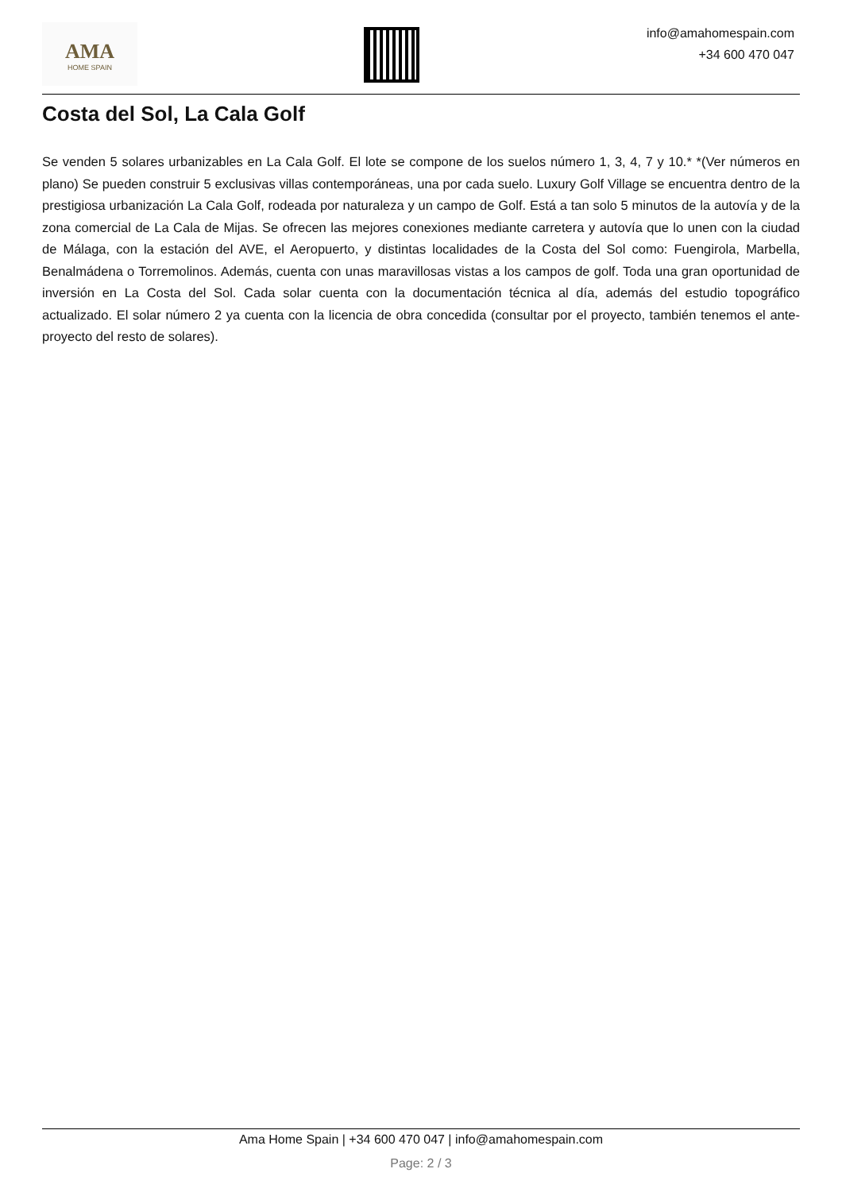AMA
HOME SPAIN
info@amahomespain.com
+34 600 470 047
Costa del Sol, La Cala Golf
Se venden 5 solares urbanizables en La Cala Golf. El lote se compone de los suelos número 1, 3, 4, 7 y 10.* *(Ver números en plano) Se pueden construir 5 exclusivas villas contemporáneas, una por cada suelo. Luxury Golf Village se encuentra dentro de la prestigiosa urbanización La Cala Golf, rodeada por naturaleza y un campo de Golf. Está a tan solo 5 minutos de la autovía y de la zona comercial de La Cala de Mijas. Se ofrecen las mejores conexiones mediante carretera y autovía que lo unen con la ciudad de Málaga, con la estación del AVE, el Aeropuerto, y distintas localidades de la Costa del Sol como: Fuengirola, Marbella, Benalmádena o Torremolinos. Además, cuenta con unas maravillosas vistas a los campos de golf. Toda una gran oportunidad de inversión en La Costa del Sol. Cada solar cuenta con la documentación técnica al día, además del estudio topográfico actualizado. El solar número 2 ya cuenta con la licencia de obra concedida (consultar por el proyecto, también tenemos el ante-proyecto del resto de solares).
Ama Home Spain | +34 600 470 047 | info@amahomespain.com
Page: 2 / 3